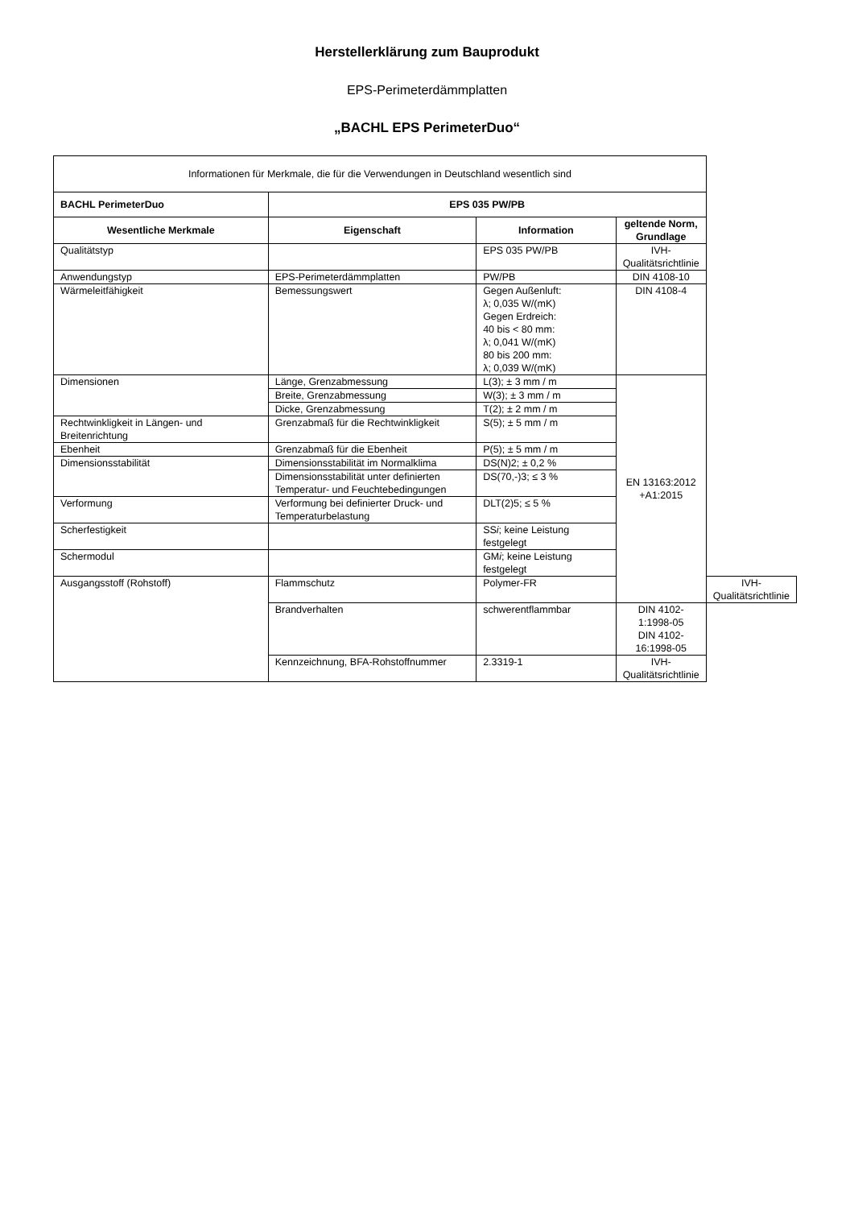Herstellerklärung zum Bauprodukt
EPS-Perimeterdämmplatten
„BACHL EPS PerimeterDuo“
| Informationen für Merkmale, die für die Verwendungen in Deutschland wesentlich sind | | | | |
| BACHL PerimeterDuo | EPS 035 PW/PB | | | |
| Wesentliche Merkmale | Eigenschaft | Information | geltende Norm, Grundlage | |
| Qualitätstyp | | EPS 035 PW/PB | IVH-Qualitätsrichtlinie | |
| Anwendungstyp | EPS-Perimeterdämmplatten | PW/PB | DIN 4108-10 | |
| Wärmeleitfähigkeit | Bemessungswert | Gegen Außenluft: λ; 0,035 W/(mK) Gegen Erdreich: 40 bis < 80 mm: λ; 0,041 W/(mK) 80 bis 200 mm: λ; 0,039 W/(mK) | DIN 4108-4 | |
| Dimensionen | Länge, Grenzabmessung | L(3); ± 3 mm / m | EN 13163:2012 +A1:2015 | |
| | Breite, Grenzabmessung | W(3); ± 3 mm / m | | |
| | Dicke, Grenzabmessung | T(2); ± 2 mm / m | | |
| Rechtwinkligkeit in Längen- und Breitenrichtung | Grenzabmaß für die Rechtwinkligkeit | S(5); ± 5 mm / m | | |
| Ebenheit | Grenzabmaß für die Ebenheit | P(5); ± 5 mm / m | | |
| Dimensionsstabilität | Dimensionsstabilität im Normalklima | DS(N)2; ± 0,2 % | | |
| | Dimensionsstabilität unter definierten Temperatur- und Feuchtebedingungen | DS(70,-)3; ≤ 3 % | | |
| Verformung | Verformung bei definierter Druck- und Temperaturbelastung | DLT(2)5; ≤ 5 % | | |
| Scherfestigkeit | | SS i ; keine Leistung festgelegt | | |
| Schermodul | | GM i ; keine Leistung festgelegt | | |
| Ausgangsstoff (Rohstoff) | Flammschutz | Polymer-FR | | IVH-Qualitätsrichtlinie |
| | Brandverhalten | schwerentflammbar | DIN 4102-1:1998-05 DIN 4102-16:1998-05 | |
| | Kennzeichnung, BFA-Rohstoffnummer | 2.3319-1 | IVH-Qualitätsrichtlinie | |